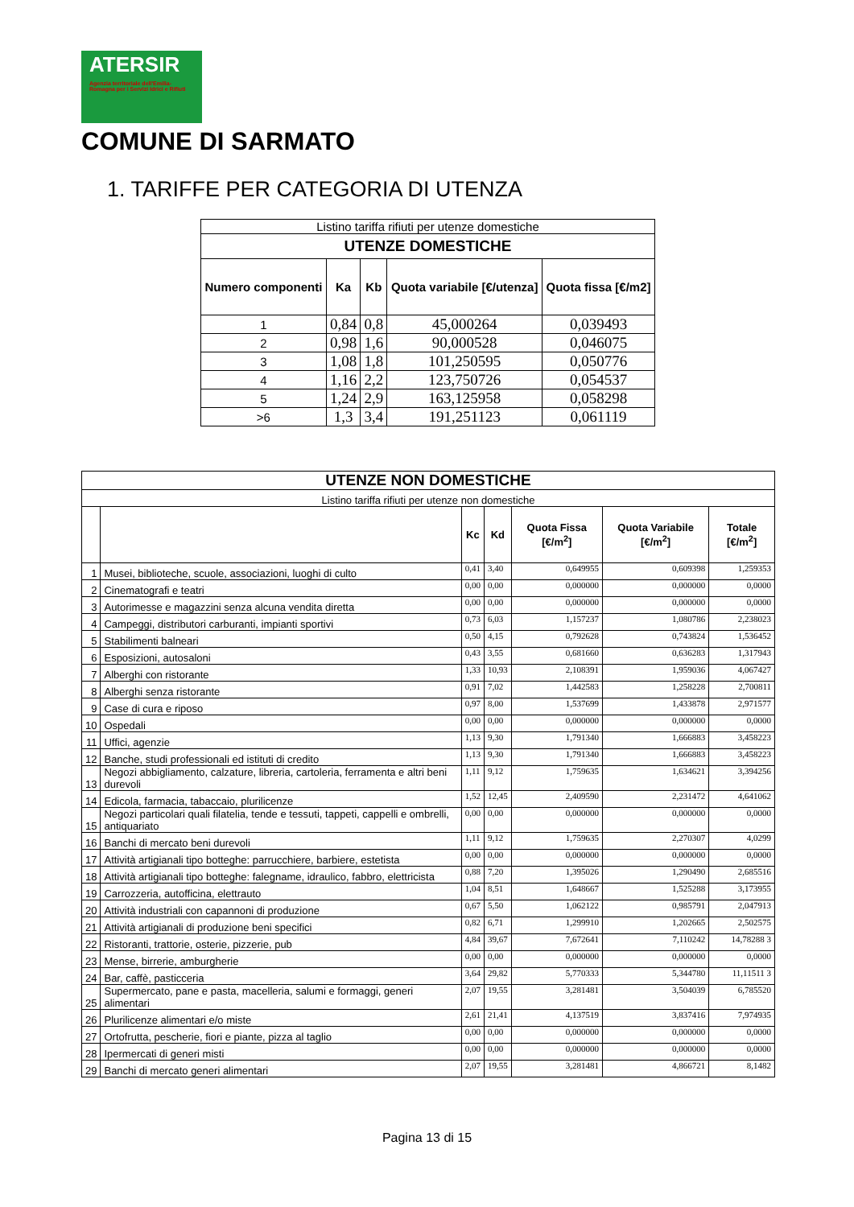ATERSIR
Agenzia territoriale dell'Emilia-Romagna per i Servizi Idrici e Rifiuti
COMUNE DI SARMATO
1. TARIFFE PER CATEGORIA DI UTENZA
| Listino tariffa rifiuti per utenze domestiche | | | | |
| UTENZE DOMESTICHE | | | | |
| Numero componenti | Ka | Kb | Quota variabile [€/utenza] | Quota fissa [€/m2] |
| 1 | 0,84 | 0,8 | 45,000264 | 0,039493 |
| 2 | 0,98 | 1,6 | 90,000528 | 0,046075 |
| 3 | 1,08 | 1,8 | 101,250595 | 0,050776 |
| 4 | 1,16 | 2,2 | 123,750726 | 0,054537 |
| 5 | 1,24 | 2,9 | 163,125958 | 0,058298 |
| >6 | 1,3 | 3,4 | 191,251123 | 0,061119 |
| UTENZE NON DOMESTICHE | | | | | | |
| --- | --- | --- | --- | --- | --- | --- |
| Listino tariffa rifiuti per utenze non domestiche | | | | | | |
| | | Kc | Kd | Quota Fissa [€/m<sup>2</sup>] | Quota Variabile [€/m<sup>2</sup>] | Totale [€/m<sup>2</sup>] |
| 1 | Musei, biblioteche, scuole, associazioni, luoghi di culto | 0,41 | 3,40 | 0,649955 | 0,609398 | 1,259353 |
| 2 | Cinematografi e teatri | 0,00 | 0,00 | 0,000000 | 0,000000 | 0,0000 |
| 3 | Autorimesse e magazzini senza alcuna vendita diretta | 0,00 | 0,00 | 0,000000 | 0,000000 | 0,0000 |
| 4 | Campeggi, distributori carburanti, impianti sportivi | 0,73 | 6,03 | 1,157237 | 1,080786 | 2,238023 |
| 5 | Stabilimenti balneari | 0,50 | 4,15 | 0,792628 | 0,743824 | 1,536452 |
| 6 | Esposizioni, autosaloni | 0,43 | 3,55 | 0,681660 | 0,636283 | 1,317943 |
| 7 | Alberghi con ristorante | 1,33 | 10,93 | 2,108391 | 1,959036 | 4,067427 |
| 8 | Alberghi senza ristorante | 0,91 | 7,02 | 1,442583 | 1,258228 | 2,700811 |
| 9 | Case di cura e riposo | 0,97 | 8,00 | 1,537699 | 1,433878 | 2,971577 |
| 10 | Ospedali | 0,00 | 0,00 | 0,000000 | 0,000000 | 0,0000 |
| 11 | Uffici, agenzie | 1,13 | 9,30 | 1,791340 | 1,666883 | 3,458223 |
| 12 | Banche, studi professionali ed istituti di credito | 1,13 | 9,30 | 1,791340 | 1,666883 | 3,458223 |
| 13 | Negozi abbigliamento, calzature, libreria, cartoleria, ferramenta e altri beni durevoli | 1,11 | 9,12 | 1,759635 | 1,634621 | 3,394256 |
| 14 | Edicola, farmacia, tabaccaio, plurilicenze | 1,52 | 12,45 | 2,409590 | 2,231472 | 4,641062 |
| 15 | Negozi particolari quali filatelia, tende e tessuti, tappeti, cappelli e ombrelli, antiquariato | 0,00 | 0,00 | 0,000000 | 0,000000 | 0,0000 |
| 16 | Banchi di mercato beni durevoli | 1,11 | 9,12 | 1,759635 | 2,270307 | 4,0299 |
| 17 | Attività artigianali tipo botteghe: parrucchiere, barbiere, estetista | 0,00 | 0,00 | 0,000000 | 0,000000 | 0,0000 |
| 18 | Attività artigianali tipo botteghe: falegname, idraulico, fabbro, elettricista | 0,88 | 7,20 | 1,395026 | 1,290490 | 2,685516 |
| 19 | Carrozzeria, autofficina, elettrauto | 1,04 | 8,51 | 1,648667 | 1,525288 | 3,173955 |
| 20 | Attività industriali con capannoni di produzione | 0,67 | 5,50 | 1,062122 | 0,985791 | 2,047913 |
| 21 | Attività artigianali di produzione beni specifici | 0,82 | 6,71 | 1,299910 | 1,202665 | 2,502575 |
| 22 | Ristoranti, trattorie, osterie, pizzerie, pub | 4,84 | 39,67 | 7,672641 | 7,110242 | 14,78288 3 |
| 23 | Mense, birrerie, amburgherie | 0,00 | 0,00 | 0,000000 | 0,000000 | 0,0000 |
| 24 | Bar, caffè, pasticceria | 3,64 | 29,82 | 5,770333 | 5,344780 | 11,11511 3 |
| 25 | Supermercato, pane e pasta, macelleria, salumi e formaggi, generi alimentari | 2,07 | 19,55 | 3,281481 | 3,504039 | 6,785520 |
| 26 | Plurilicenze alimentari e/o miste | 2,61 | 21,41 | 4,137519 | 3,837416 | 7,974935 |
| 27 | Ortofrutta, pescherie, fiori e piante, pizza al taglio | 0,00 | 0,00 | 0,000000 | 0,000000 | 0,0000 |
| 28 | Ipermercati di generi misti | 0,00 | 0,00 | 0,000000 | 0,000000 | 0,0000 |
| 29 | Banchi di mercato generi alimentari | 2,07 | 19,55 | 3,281481 | 4,866721 | 8,1482 |
Pagina 13 di 15